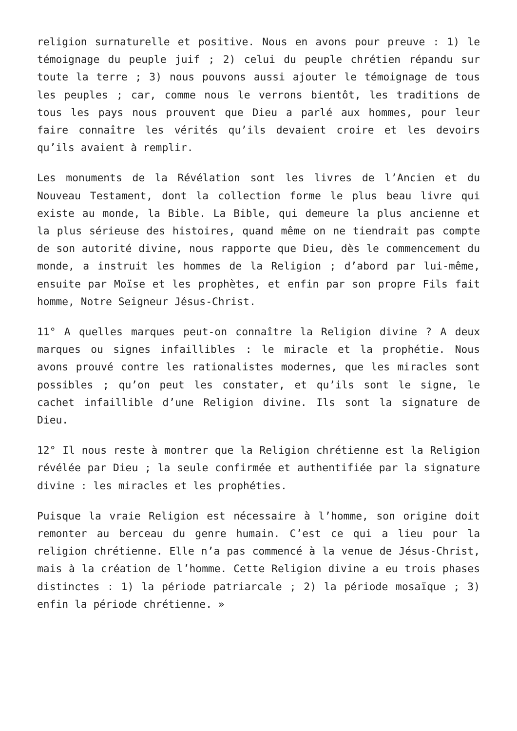religion surnaturelle et positive. Nous en avons pour preuve : 1) le témoignage du peuple juif ; 2) celui du peuple chrétien répandu sur toute la terre ; 3) nous pouvons aussi ajouter le témoignage de tous les peuples ; car, comme nous le verrons bientôt, les traditions de tous les pays nous prouvent que Dieu a parlé aux hommes, pour leur faire connaître les vérités qu’ils devaient croire et les devoirs qu’ils avaient à remplir.
Les monuments de la Révélation sont les livres de l’Ancien et du Nouveau Testament, dont la collection forme le plus beau livre qui existe au monde, la Bible. La Bible, qui demeure la plus ancienne et la plus sérieuse des histoires, quand même on ne tiendrait pas compte de son autorité divine, nous rapporte que Dieu, dès le commencement du monde, a instruit les hommes de la Religion ; d’abord par lui-même, ensuite par Moïse et les prophètes, et enfin par son propre Fils fait homme, Notre Seigneur Jésus-Christ.
11° A quelles marques peut-on connaître la Religion divine ? A deux marques ou signes infaillibles : le miracle et la prophétie. Nous avons prouvé contre les rationalistes modernes, que les miracles sont possibles ; qu’on peut les constater, et qu’ils sont le signe, le cachet infaillible d’une Religion divine. Ils sont la signature de Dieu.
12° Il nous reste à montrer que la Religion chrétienne est la Religion révélée par Dieu ; la seule confirmée et authentifiée par la signature divine : les miracles et les prophéties.
Puisque la vraie Religion est nécessaire à l’homme, son origine doit remonter au berceau du genre humain. C’est ce qui a lieu pour la religion chrétienne. Elle n’a pas commencé à la venue de Jésus-Christ, mais à la création de l’homme. Cette Religion divine a eu trois phases distinctes : 1) la période patriarcale ; 2) la période mosaïque ; 3) enfin la période chrétienne. »